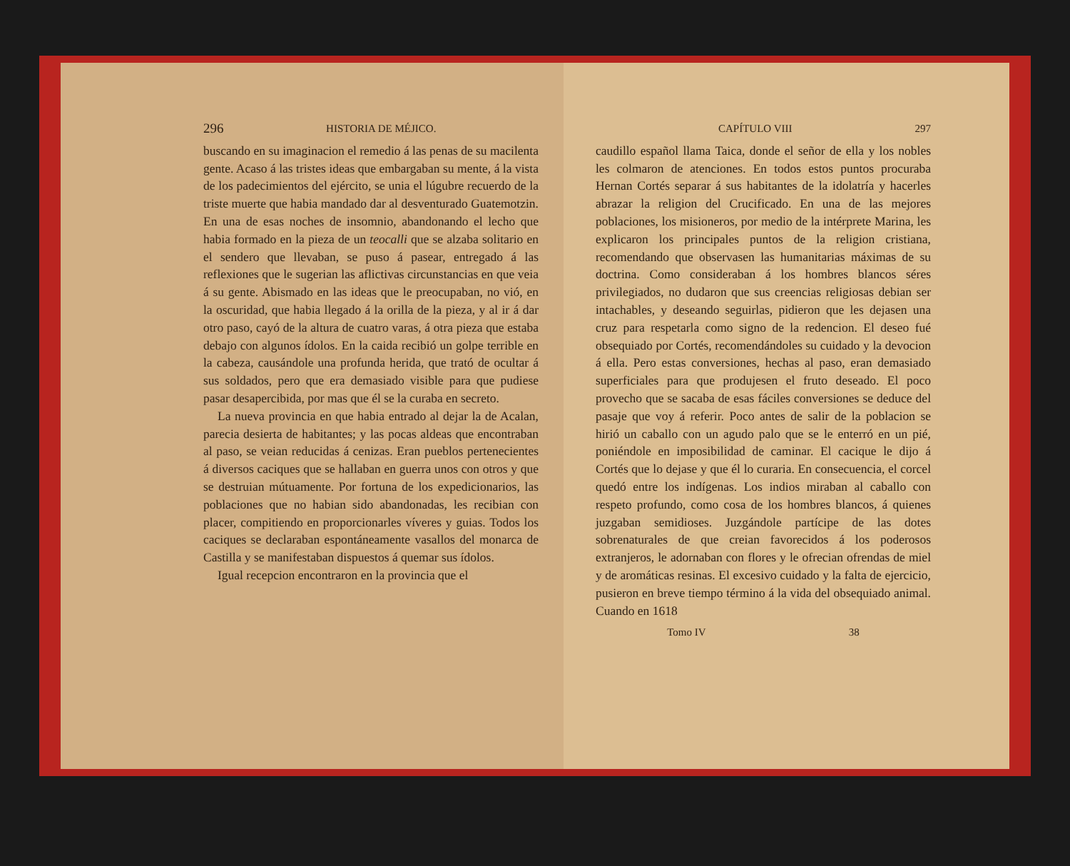296 HISTORIA DE MÉJICO.
buscando en su imaginacion el remedio á las penas de su macilenta gente. Acaso á las tristes ideas que embargaban su mente, á la vista de los padecimientos del ejército, se unia el lúgubre recuerdo de la triste muerte que habia mandado dar al desventurado Guatemotzin. En una de esas noches de insomnio, abandonando el lecho que habia formado en la pieza de un teocalli que se alzaba solitario en el sendero que llevaban, se puso á pasear, entregado á las reflexiones que le sugerian las aflictivas circunstancias en que veia á su gente. Abismado en las ideas que le preocupaban, no vió, en la oscuridad, que habia llegado á la orilla de la pieza, y al ir á dar otro paso, cayó de la altura de cuatro varas, á otra pieza que estaba debajo con algunos ídolos. En la caida recibió un golpe terrible en la cabeza, causándole una profunda herida, que trató de ocultar á sus soldados, pero que era demasiado visible para que pudiese pasar desapercibida, por mas que él se la curaba en secreto.
La nueva provincia en que habia entrado al dejar la de Acalan, parecia desierta de habitantes; y las pocas aldeas que encontraban al paso, se veian reducidas á cenizas. Eran pueblos pertenecientes á diversos caciques que se hallaban en guerra unos con otros y que se destruian mútuamente. Por fortuna de los expedicionarios, las poblaciones que no habian sido abandonadas, les recibian con placer, compitiendo en proporcionarles víveres y guias. Todos los caciques se declaraban espontáneamente vasallos del monarca de Castilla y se manifestaban dispuestos á quemar sus ídolos.
Igual recepcion encontraron en la provincia que el
CAPÍTULO VIII 297
caudillo español llama Taica, donde el señor de ella y los nobles les colmaron de atenciones. En todos estos puntos procuraba Hernan Cortés separar á sus habitantes de la idolatría y hacerles abrazar la religion del Crucificado. En una de las mejores poblaciones, los misioneros, por medio de la intérprete Marina, les explicaron los principales puntos de la religion cristiana, recomendando que observasen las humanitarias máximas de su doctrina. Como consideraban á los hombres blancos séres privilegiados, no dudaron que sus creencias religiosas debian ser intachables, y deseando seguirlas, pidieron que les dejasen una cruz para respetarla como signo de la redencion. El deseo fué obsequiado por Cortés, recomendándoles su cuidado y la devocion á ella. Pero estas conversiones, hechas al paso, eran demasiado superficiales para que produjesen el fruto deseado. El poco provecho que se sacaba de esas fáciles conversiones se deduce del pasaje que voy á referir. Poco antes de salir de la poblacion se hirió un caballo con un agudo palo que se le enterró en un pié, poniéndole en imposibilidad de caminar. El cacique le dijo á Cortés que lo dejase y que él lo curaria. En consecuencia, el corcel quedó entre los indígenas. Los indios miraban al caballo con respeto profundo, como cosa de los hombres blancos, á quienes juzgaban semidioses. Juzgándole partícipe de las dotes sobrenaturales de que creian favorecidos á los poderosos extranjeros, le adornaban con flores y le ofrecian ofrendas de miel y de aromáticas resinas. El excesivo cuidado y la falta de ejercicio, pusieron en breve tiempo término á la vida del obsequiado animal. Cuando en 1618
Tomo IV 38